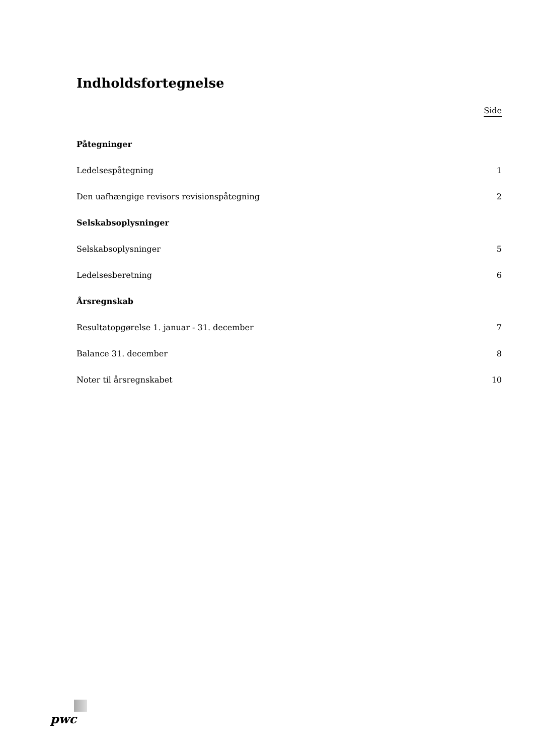Indholdsfortegnelse
Side
Påtegninger
Ledelsespåtegning 1
Den uafhængige revisors revisionspåtegning 2
Selskabsoplysninger
Selskabsoplysninger 5
Ledelsesberetning 6
Årsregnskab
Resultatopgørelse 1. januar - 31. december 7
Balance 31. december 8
Noter til årsregnskabet 10
pwc